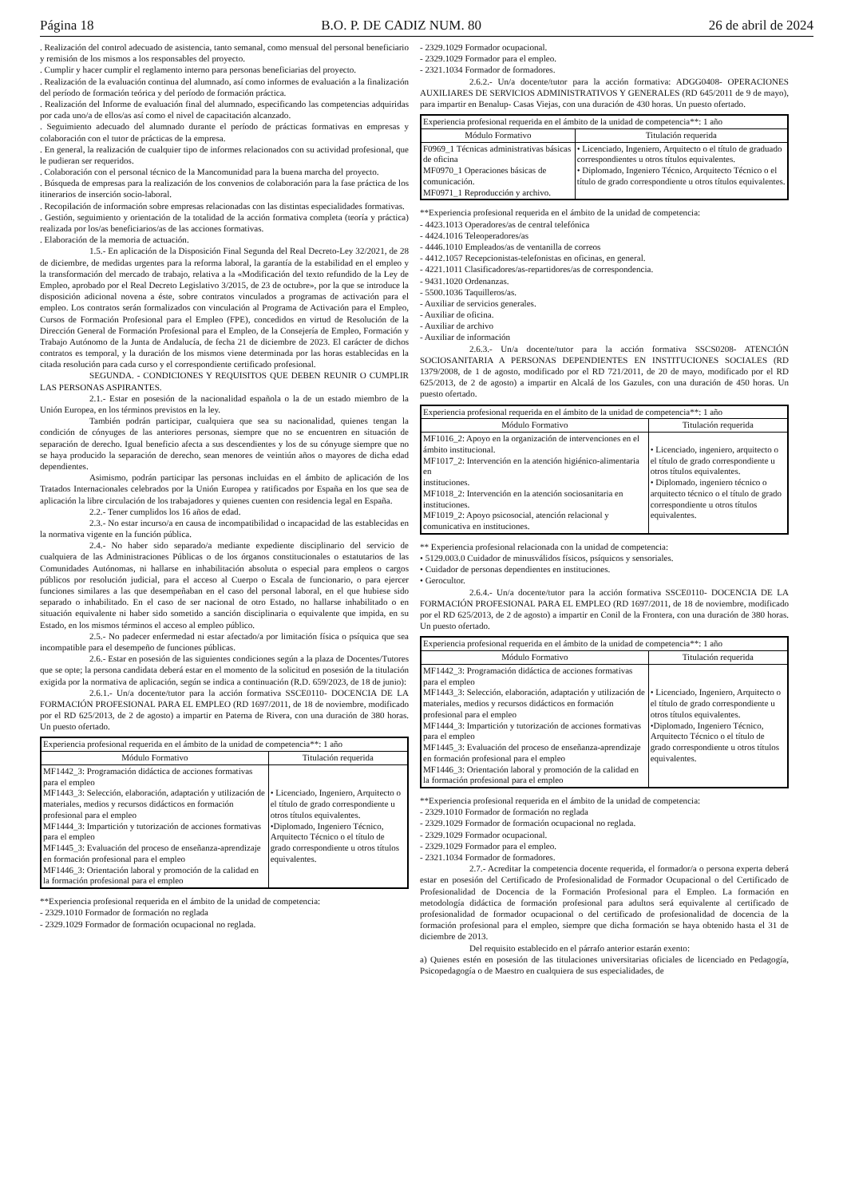Página 18 B.O. P. DE CADIZ NUM. 80 26 de abril de 2024
. Realización del control adecuado de asistencia, tanto semanal, como mensual del personal beneficiario y remisión de los mismos a los responsables del proyecto.
. Cumplir y hacer cumplir el reglamento interno para personas beneficiarias del proyecto.
. Realización de la evaluación continua del alumnado, así como informes de evaluación a la finalización del período de formación teórica y del período de formación práctica.
. Realización del Informe de evaluación final del alumnado, especificando las competencias adquiridas por cada uno/a de ellos/as así como el nivel de capacitación alcanzado.
. Seguimiento adecuado del alumnado durante el período de prácticas formativas en empresas y colaboración con el tutor de prácticas de la empresa.
. En general, la realización de cualquier tipo de informes relacionados con su actividad profesional, que le pudieran ser requeridos.
. Colaboración con el personal técnico de la Mancomunidad para la buena marcha del proyecto.
. Búsqueda de empresas para la realización de los convenios de colaboración para la fase práctica de los itinerarios de inserción socio-laboral.
. Recopilación de información sobre empresas relacionadas con las distintas especialidades formativas.
. Gestión, seguimiento y orientación de la totalidad de la acción formativa completa (teoría y práctica) realizada por los/as beneficiarios/as de las acciones formativas.
. Elaboración de la memoria de actuación.
1.5.- En aplicación de la Disposición Final Segunda del Real Decreto-Ley 32/2021, de 28 de diciembre, de medidas urgentes para la reforma laboral, la garantía de la estabilidad en el empleo y la transformación del mercado de trabajo, relativa a la «Modificación del texto refundido de la Ley de Empleo, aprobado por el Real Decreto Legislativo 3/2015, de 23 de octubre», por la que se introduce la disposición adicional novena a éste, sobre contratos vinculados a programas de activación para el empleo. Los contratos serán formalizados con vinculación al Programa de Activación para el Empleo, Cursos de Formación Profesional para el Empleo (FPE), concedidos en virtud de Resolución de la Dirección General de Formación Profesional para el Empleo, de la Consejería de Empleo, Formación y Trabajo Autónomo de la Junta de Andalucía, de fecha 21 de diciembre de 2023. El carácter de dichos contratos es temporal, y la duración de los mismos viene determinada por las horas establecidas en la citada resolución para cada curso y el correspondiente certificado profesional.
SEGUNDA. - CONDICIONES Y REQUISITOS QUE DEBEN REUNIR O CUMPLIR LAS PERSONAS ASPIRANTES.
2.1.- Estar en posesión de la nacionalidad española o la de un estado miembro de la Unión Europea, en los términos previstos en la ley.
También podrán participar, cualquiera que sea su nacionalidad, quienes tengan la condición de cónyuges de las anteriores personas, siempre que no se encuentren en situación de separación de derecho. Igual beneficio afecta a sus descendientes y los de su cónyuge siempre que no se haya producido la separación de derecho, sean menores de veintiún años o mayores de dicha edad dependientes.
Asimismo, podrán participar las personas incluidas en el ámbito de aplicación de los Tratados Internacionales celebrados por la Unión Europea y ratificados por España en los que sea de aplicación la libre circulación de los trabajadores y quienes cuenten con residencia legal en España.
2.2.- Tener cumplidos los 16 años de edad.
2.3.- No estar incurso/a en causa de incompatibilidad o incapacidad de las establecidas en la normativa vigente en la función pública.
2.4.- No haber sido separado/a mediante expediente disciplinario del servicio de cualquiera de las Administraciones Públicas o de los órganos constitucionales o estatutarios de las Comunidades Autónomas, ni hallarse en inhabilitación absoluta o especial para empleos o cargos públicos por resolución judicial, para el acceso al Cuerpo o Escala de funcionario, o para ejercer funciones similares a las que desempeñaban en el caso del personal laboral, en el que hubiese sido separado o inhabilitado. En el caso de ser nacional de otro Estado, no hallarse inhabilitado o en situación equivalente ni haber sido sometido a sanción disciplinaria o equivalente que impida, en su Estado, en los mismos términos el acceso al empleo público.
2.5.- No padecer enfermedad ni estar afectado/a por limitación física o psíquica que sea incompatible para el desempeño de funciones públicas.
2.6.- Estar en posesión de las siguientes condiciones según a la plaza de Docentes/Tutores que se opte; la persona candidata deberá estar en el momento de la solicitud en posesión de la titulación exigida por la normativa de aplicación, según se indica a continuación (R.D. 659/2023, de 18 de junio):
2.6.1.- Un/a docente/tutor para la acción formativa SSCE0110- DOCENCIA DE LA FORMACIÓN PROFESIONAL PARA EL EMPLEO (RD 1697/2011, de 18 de noviembre, modificado por el RD 625/2013, de 2 de agosto) a impartir en Paterna de Rivera, con una duración de 380 horas. Un puesto ofertado.
| Experiencia profesional requerida en el ámbito de la unidad de competencia**: 1 año | |
| Módulo Formativo | Titulación requerida |
| MF1442_3: Programación didáctica de acciones formativas para el empleo MF1443_3: Selección, elaboración, adaptación y utilización de materiales, medios y recursos didácticos en formación profesional para el empleo MF1444_3: Impartición y tutorización de acciones formativas para el empleo MF1445_3: Evaluación del proceso de enseñanza-aprendizaje en formación profesional para el empleo MF1446_3: Orientación laboral y promoción de la calidad en la formación profesional para el empleo | • Licenciado, Ingeniero, Arquitecto o el título de grado correspondiente u otros títulos equivalentes. •Diplomado, Ingeniero Técnico, Arquitecto Técnico o el título de grado correspondiente u otros títulos equivalentes. |
**Experiencia profesional requerida en el ámbito de la unidad de competencia:
- 2329.1010 Formador de formación no reglada
- 2329.1029 Formador de formación ocupacional no reglada.
- 2329.1029 Formador ocupacional.
- 2329.1029 Formador para el empleo.
- 2321.1034 Formador de formadores.
2.6.2.- Un/a docente/tutor para la acción formativa: ADGG0408- OPERACIONES AUXILIARES DE SERVICIOS ADMINISTRATIVOS Y GENERALES (RD 645/2011 de 9 de mayo), para impartir en Benalup- Casas Viejas, con una duración de 430 horas. Un puesto ofertado.
| Experiencia profesional requerida en el ámbito de la unidad de competencia**: 1 año | |
| Módulo Formativo | Titulación requerida |
| F0969_1 Técnicas administrativas básicas de oficina MF0970_1 Operaciones básicas de comunicación. MF0971_1 Reproducción y archivo. | • Licenciado, Ingeniero, Arquitecto o el título de graduado correspondientes u otros títulos equivalentes. • Diplomado, Ingeniero Técnico, Arquitecto Técnico o el título de grado correspondiente u otros títulos equivalentes. |
**Experiencia profesional requerida en el ámbito de la unidad de competencia:
- 4423.1013 Operadores/as de central telefónica
- 4424.1016 Teleoperadores/as
- 4446.1010 Empleados/as de ventanilla de correos
- 4412.1057 Recepcionistas-telefonistas en oficinas, en general.
- 4221.1011 Clasificadores/as-repartidores/as de correspondencia.
- 9431.1020 Ordenanzas.
- 5500.1036 Taquilleros/as.
- Auxiliar de servicios generales.
- Auxiliar de oficina.
- Auxiliar de archivo
- Auxiliar de información
2.6.3.- Un/a docente/tutor para la acción formativa SSCS0208- ATENCIÓN SOCIOSANITARIA A PERSONAS DEPENDIENTES EN INSTITUCIONES SOCIALES (RD 1379/2008, de 1 de agosto, modificado por el RD 721/2011, de 20 de mayo, modificado por el RD 625/2013, de 2 de agosto) a impartir en Alcalá de los Gazules, con una duración de 450 horas. Un puesto ofertado.
| Experiencia profesional requerida en el ámbito de la unidad de competencia**: 1 año | |
| Módulo Formativo | Titulación requerida |
| MF1016_2: Apoyo en la organización de intervenciones en el ámbito institucional. MF1017_2: Intervención en la atención higiénico-alimentaria en instituciones. MF1018_2: Intervención en la atención sociosanitaria en instituciones. MF1019_2: Apoyo psicosocial, atención relacional y comunicativa en instituciones. | • Licenciado, ingeniero, arquitecto o el título de grado correspondiente u otros títulos equivalentes. • Diplomado, ingeniero técnico o arquitecto técnico o el título de grado correspondiente u otros títulos equivalentes. |
** Experiencia profesional relacionada con la unidad de competencia:
• 5129.003.0 Cuidador de minusválidos físicos, psíquicos y sensoriales.
• Cuidador de personas dependientes en instituciones.
• Gerocultor.
2.6.4.- Un/a docente/tutor para la acción formativa SSCE0110- DOCENCIA DE LA FORMACIÓN PROFESIONAL PARA EL EMPLEO (RD 1697/2011, de 18 de noviembre, modificado por el RD 625/2013, de 2 de agosto) a impartir en Conil de la Frontera, con una duración de 380 horas. Un puesto ofertado.
| Experiencia profesional requerida en el ámbito de la unidad de competencia**: 1 año | |
| Módulo Formativo | Titulación requerida |
| MF1442_3: Programación didáctica de acciones formativas para el empleo MF1443_3: Selección, elaboración, adaptación y utilización de materiales, medios y recursos didácticos en formación profesional para el empleo MF1444_3: Impartición y tutorización de acciones formativas para el empleo MF1445_3: Evaluación del proceso de enseñanza-aprendizaje en formación profesional para el empleo MF1446_3: Orientación laboral y promoción de la calidad en la formación profesional para el empleo | • Licenciado, Ingeniero, Arquitecto o el título de grado correspondiente u otros títulos equivalentes. •Diplomado, Ingeniero Técnico, Arquitecto Técnico o el título de grado correspondiente u otros títulos equivalentes. |
**Experiencia profesional requerida en el ámbito de la unidad de competencia:
- 2329.1010 Formador de formación no reglada
- 2329.1029 Formador de formación ocupacional no reglada.
- 2329.1029 Formador ocupacional.
- 2329.1029 Formador para el empleo.
- 2321.1034 Formador de formadores.
2.7.- Acreditar la competencia docente requerida, el formador/a o persona experta deberá estar en posesión del Certificado de Profesionalidad de Formador Ocupacional o del Certificado de Profesionalidad de Docencia de la Formación Profesional para el Empleo. La formación en metodología didáctica de formación profesional para adultos será equivalente al certificado de profesionalidad de formador ocupacional o del certificado de profesionalidad de docencia de la formación profesional para el empleo, siempre que dicha formación se haya obtenido hasta el 31 de diciembre de 2013.
Del requisito establecido en el párrafo anterior estarán exento:
a) Quienes estén en posesión de las titulaciones universitarias oficiales de licenciado en Pedagogía, Psicopedagogía o de Maestro en cualquiera de sus especialidades, de